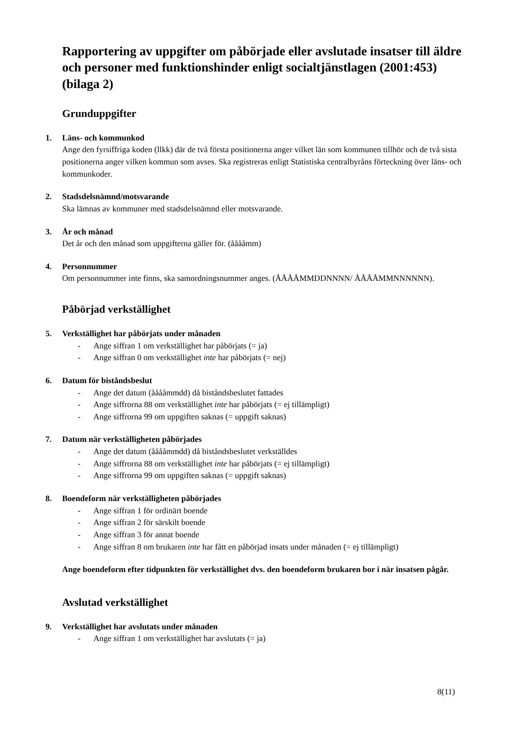Rapportering av uppgifter om påbörjade eller avslutade insatser till äldre och personer med funktionshinder enligt socialtjänstlagen (2001:453) (bilaga 2)
Grunduppgifter
1.
Läns- och kommunkod
Ange den fyrsiffriga koden (llkk) där de två första positionerna anger vilket län som kommunen tillhör och de två sista positionerna anger vilken kommun som avses. Ska registreras enligt Statistiska centralbyråns förteckning över läns- och kommunkoder.
2.
Stadsdelsnämnd/motsvarande
Ska lämnas av kommuner med stadsdelsnämnd eller motsvarande.
3.
År och månad
Det år och den månad som uppgifterna gäller för. (ååååmm)
4.
Personnummer
Om personnummer inte finns, ska samordningsnummer anges. (ÅÅÅÅMMDDNNNN/ ÅÅÅÅMMNNNNNN).
Påbörjad verkställighet
5.
Verkställighet har påbörjats under månaden
- Ange siffran 1 om verkställighet har påbörjats (= ja)
- Ange siffran 0 om verkställighet inte har påbörjats (= nej)
6.
Datum för biståndsbeslut
- Ange det datum (ååååmmdd) då biståndsbeslutet fattades
- Ange siffrorna 88 om verkställighet inte har påbörjats (= ej tillämpligt)
- Ange siffrorna 99 om uppgiften saknas (= uppgift saknas)
7.
Datum när verkställigheten påbörjades
- Ange det datum (ååååmmdd) då biståndsbeslutet verkställdes
- Ange siffrorna 88 om verkställighet inte har påbörjats (= ej tillämpligt)
- Ange siffrorna 99 om uppgiften saknas (= uppgift saknas)
8.
Boendeform när verkställigheten påbörjades
- Ange siffran 1 för ordinärt boende
- Ange siffran 2 för särskilt boende
- Ange siffran 3 för annat boende
- Ange siffran 8 om brukaren inte har fått en påbörjad insats under månaden (= ej tillämpligt)
Ange boendeform efter tidpunkten för verkställighet dvs. den boendeform brukaren bor i när insatsen pågår.
Avslutad verkställighet
9.
Verkställighet har avslutats under månaden
- Ange siffran 1 om verkställighet har avslutats (= ja)
8(11)